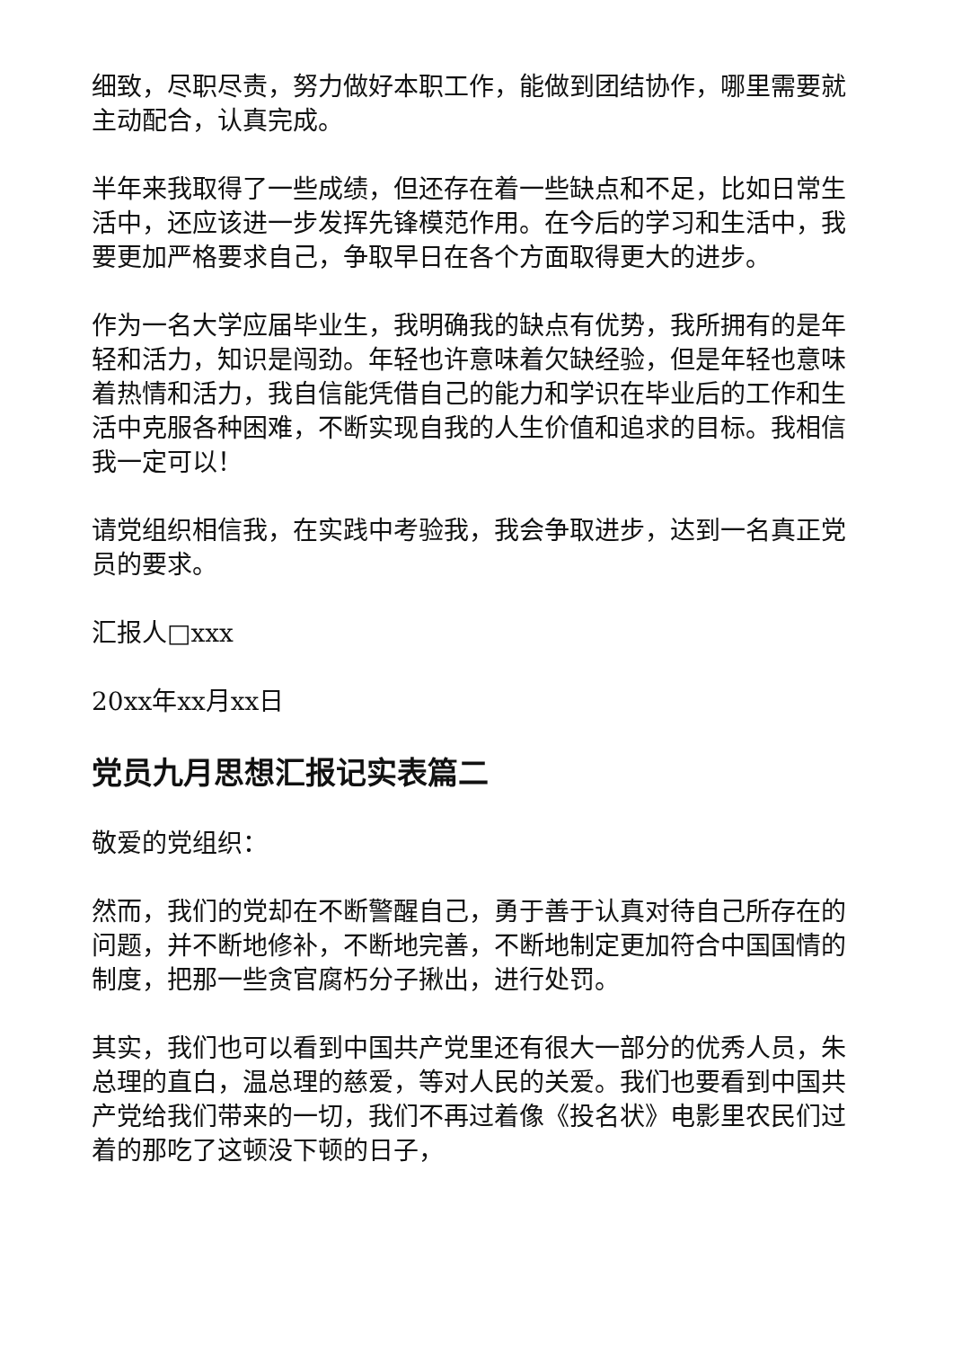细致，尽职尽责，努力做好本职工作，能做到团结协作，哪里需要就主动配合，认真完成。
半年来我取得了一些成绩，但还存在着一些缺点和不足，比如日常生活中，还应该进一步发挥先锋模范作用。在今后的学习和生活中，我要更加严格要求自己，争取早日在各个方面取得更大的进步。
作为一名大学应届毕业生，我明确我的缺点有优势，我所拥有的是年轻和活力，知识是闯劲。年轻也许意味着欠缺经验，但是年轻也意味着热情和活力，我自信能凭借自己的能力和学识在毕业后的工作和生活中克服各种困难，不断实现自我的人生价值和追求的目标。我相信我一定可以！
请党组织相信我，在实践中考验我，我会争取进步，达到一名真正党员的要求。
汇报人□xxx
20xx年xx月xx日
党员九月思想汇报记实表篇二
敬爱的党组织：
然而，我们的党却在不断警醒自己，勇于善于认真对待自己所存在的问题，并不断地修补，不断地完善，不断地制定更加符合中国国情的制度，把那一些贪官腐朽分子揪出，进行处罚。
其实，我们也可以看到中国共产党里还有很大一部分的优秀人员，朱总理的直白，温总理的慈爱，等对人民的关爱。我们也要看到中国共产党给我们带来的一切，我们不再过着像《投名状》电影里农民们过着的那吃了这顿没下顿的日子，